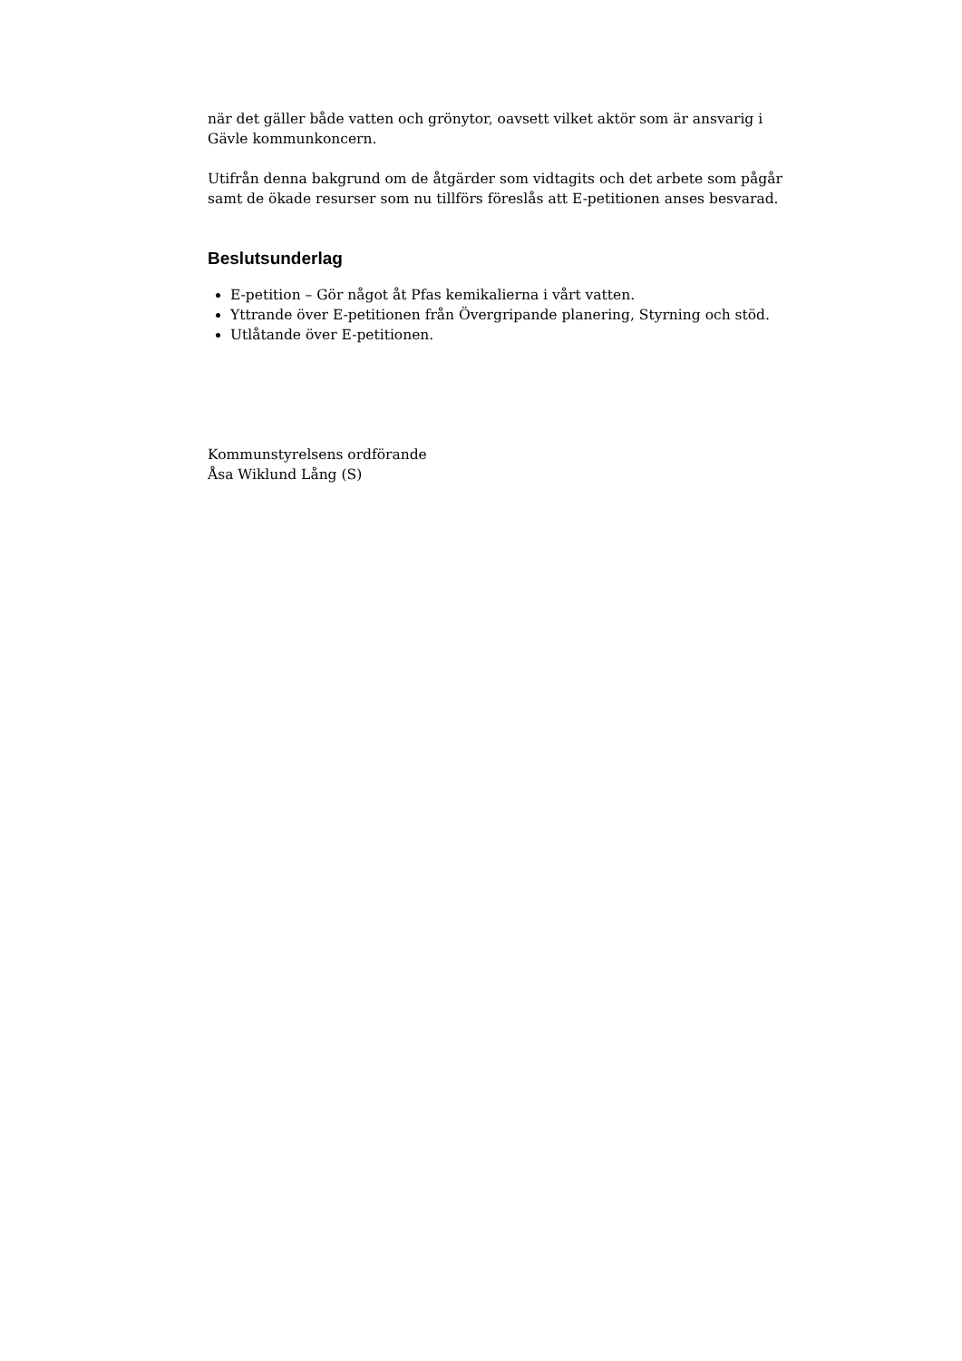när det gäller både vatten och grönytor, oavsett vilket aktör som är ansvarig i Gävle kommunkoncern.
Utifrån denna bakgrund om de åtgärder som vidtagits och det arbete som pågår samt de ökade resurser som nu tillförs föreslås att E-petitionen anses besvarad.
Beslutsunderlag
E-petition – Gör något åt Pfas kemikalierna i vårt vatten.
Yttrande över E-petitionen från Övergripande planering, Styrning och stöd.
Utlåtande över E-petitionen.
Kommunstyrelsens ordförande
Åsa Wiklund Lång (S)